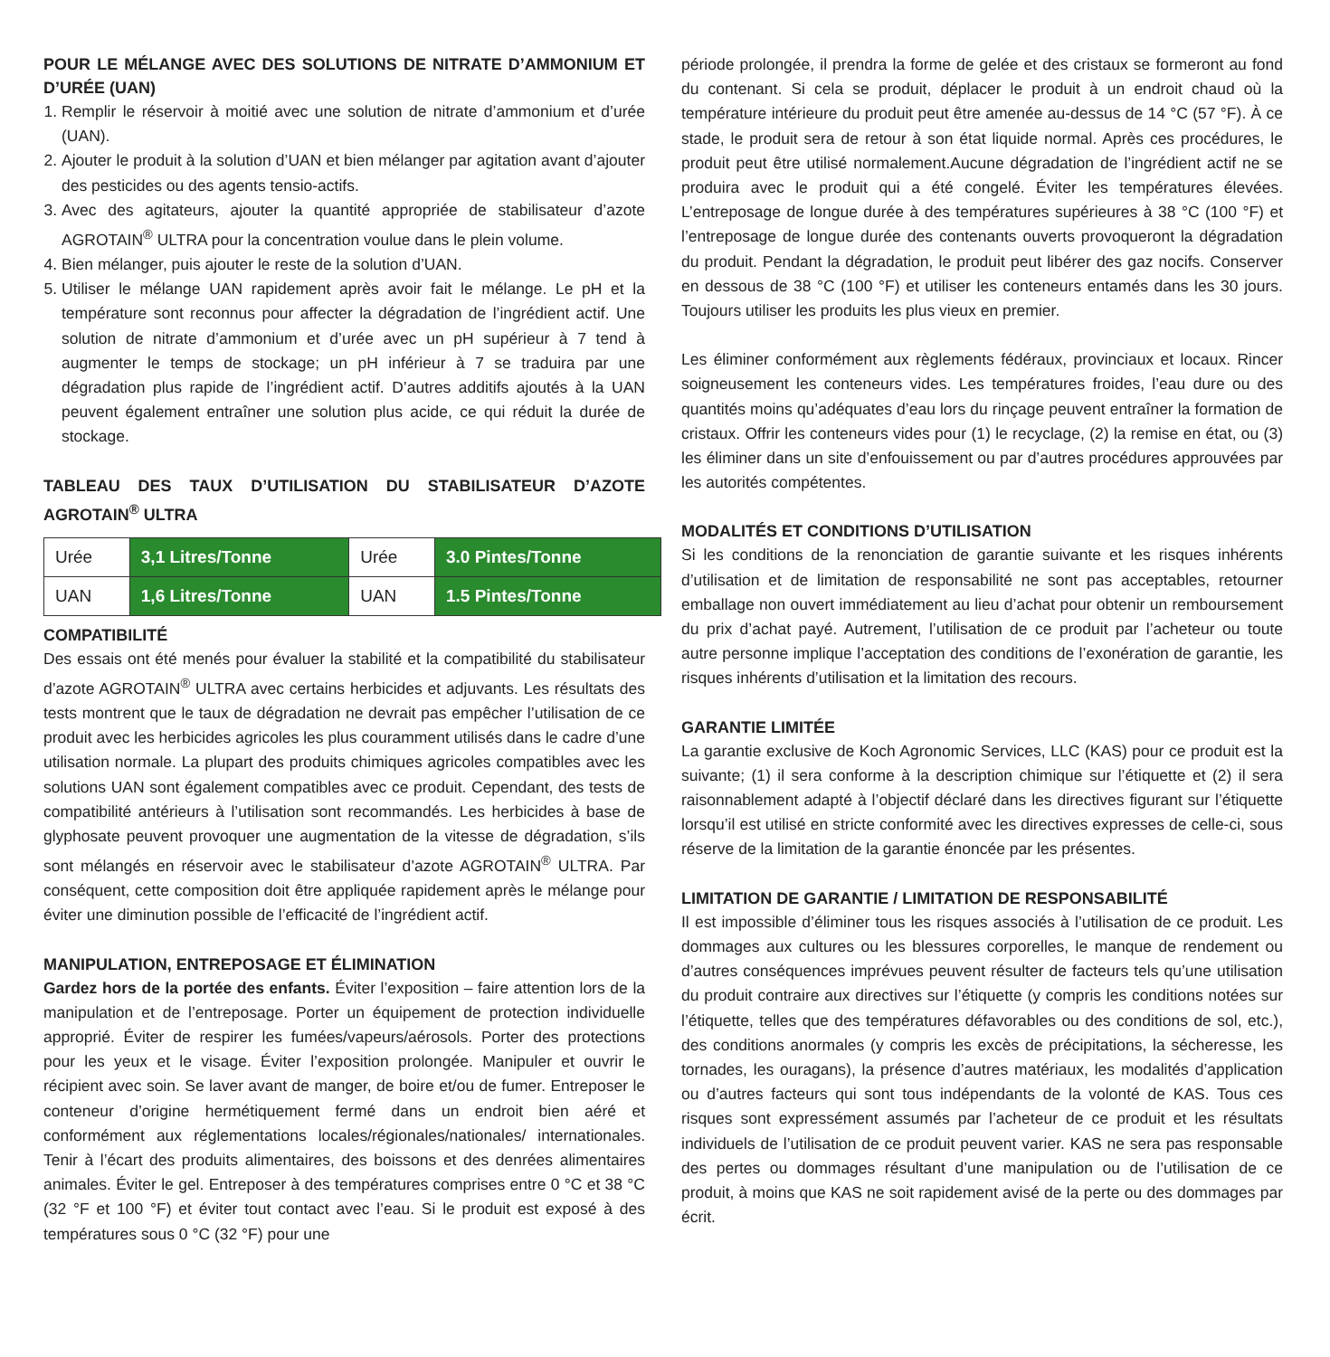POUR LE MÉLANGE AVEC DES SOLUTIONS DE NITRATE D’AMMONIUM ET D’URÉE (UAN)
1. Remplir le réservoir à moitié avec une solution de nitrate d’ammonium et d’urée (UAN).
2. Ajouter le produit à la solution d’UAN et bien mélanger par agitation avant d’ajouter des pesticides ou des agents tensio-actifs.
3. Avec des agitateurs, ajouter la quantité appropriée de stabilisateur d’azote AGROTAIN<sup>®</sup> ULTRA pour la concentration voulue dans le plein volume.
4. Bien mélanger, puis ajouter le reste de la solution d’UAN.
5. Utiliser le mélange UAN rapidement après avoir fait le mélange. Le pH et la température sont reconnus pour affecter la dégradation de l’ingrédient actif. Une solution de nitrate d’ammonium et d’urée avec un pH supérieur à 7 tend à augmenter le temps de stockage; un pH inférieur à 7 se traduira par une dégradation plus rapide de l’ingrédient actif. D’autres additifs ajoutés à la UAN peuvent également entraîner une solution plus acide, ce qui réduit la durée de stockage.
TABLEAU DES TAUX D’UTILISATION DU STABILISATEUR D’AZOTE AGROTAIN<sup>®</sup> ULTRA
| Urée | 3,1 Litres/Tonne | Urée | 3.0 Pintes/Tonne |
| UAN | 1,6 Litres/Tonne | UAN | 1.5 Pintes/Tonne |
COMPATIBILITÉ
Des essais ont été menés pour évaluer la stabilité et la compatibilité du stabilisateur d’azote AGROTAIN<sup>®</sup> ULTRA avec certains herbicides et adjuvants. Les résultats des tests montrent que le taux de dégradation ne devrait pas empêcher l’utilisation de ce produit avec les herbicides agricoles les plus couramment utilisés dans le cadre d’une utilisation normale. La plupart des produits chimiques agricoles compatibles avec les solutions UAN sont également compatibles avec ce produit. Cependant, des tests de compatibilité antérieurs à l’utilisation sont recommandés. Les herbicides à base de glyphosate peuvent provoquer une augmentation de la vitesse de dégradation, s’ils sont mélangés en réservoir avec le stabilisateur d’azote AGROTAIN<sup>®</sup> ULTRA. Par conséquent, cette composition doit être appliquée rapidement après le mélange pour éviter une diminution possible de l’efficacité de l’ingrédient actif.
MANIPULATION, ENTREPOSAGE ET ÉLIMINATION
Gardez hors de la portée des enfants. Éviter l’exposition – faire attention lors de la manipulation et de l’entreposage. Porter un équipement de protection individuelle approprié. Éviter de respirer les fumées/vapeurs/aérosols. Porter des protections pour les yeux et le visage. Éviter l’exposition prolongée. Manipuler et ouvrir le récipient avec soin. Se laver avant de manger, de boire et/ou de fumer. Entreposer le conteneur d’origine hermétiquement fermé dans un endroit bien aéré et conformément aux réglementations locales/régionales/nationales/ internationales. Tenir à l’écart des produits alimentaires, des boissons et des denrées alimentaires animales. Éviter le gel. Entreposer à des températures comprises entre 0 °C et 38 °C (32 °F et 100 °F) et éviter tout contact avec l’eau. Si le produit est exposé à des températures sous 0 °C (32 °F) pour une
période prolongée, il prendra la forme de gelée et des cristaux se formeront au fond du contenant. Si cela se produit, déplacer le produit à un endroit chaud où la température intérieure du produit peut être amenée au-dessus de 14 °C (57 °F). À ce stade, le produit sera de retour à son état liquide normal. Après ces procédures, le produit peut être utilisé normalement.Aucune dégradation de l’ingrédient actif ne se produira avec le produit qui a été congelé. Éviter les températures élevées. L’entreposage de longue durée à des températures supérieures à 38 °C (100 °F) et l’entreposage de longue durée des contenants ouverts provoqueront la dégradation du produit. Pendant la dégradation, le produit peut libérer des gaz nocifs. Conserver en dessous de 38 °C (100 °F) et utiliser les conteneurs entamés dans les 30 jours. Toujours utiliser les produits les plus vieux en premier.
Les éliminer conformément aux règlements fédéraux, provinciaux et locaux. Rincer soigneusement les conteneurs vides. Les températures froides, l’eau dure ou des quantités moins qu’adéquates d’eau lors du rinçage peuvent entraîner la formation de cristaux. Offrir les conteneurs vides pour (1) le recyclage, (2) la remise en état, ou (3) les éliminer dans un site d’enfouissement ou par d’autres procédures approuvées par les autorités compétentes.
MODALITÉS ET CONDITIONS D’UTILISATION
Si les conditions de la renonciation de garantie suivante et les risques inhérents d’utilisation et de limitation de responsabilité ne sont pas acceptables, retourner emballage non ouvert immédiatement au lieu d’achat pour obtenir un remboursement du prix d’achat payé. Autrement, l’utilisation de ce produit par l’acheteur ou toute autre personne implique l’acceptation des conditions de l’exonération de garantie, les risques inhérents d’utilisation et la limitation des recours.
GARANTIE LIMITÉE
La garantie exclusive de Koch Agronomic Services, LLC (KAS) pour ce produit est la suivante; (1) il sera conforme à la description chimique sur l’étiquette et (2) il sera raisonnablement adapté à l’objectif déclaré dans les directives figurant sur l’étiquette lorsqu’il est utilisé en stricte conformité avec les directives expresses de celle-ci, sous réserve de la limitation de la garantie énoncée par les présentes.
LIMITATION DE GARANTIE / LIMITATION DE RESPONSABILITÉ
Il est impossible d’éliminer tous les risques associés à l’utilisation de ce produit. Les dommages aux cultures ou les blessures corporelles, le manque de rendement ou d’autres conséquences imprévues peuvent résulter de facteurs tels qu’une utilisation du produit contraire aux directives sur l’étiquette (y compris les conditions notées sur l’étiquette, telles que des températures défavorables ou des conditions de sol, etc.), des conditions anormales (y compris les excès de précipitations, la sécheresse, les tornades, les ouragans), la présence d’autres matériaux, les modalités d’application ou d’autres facteurs qui sont tous indépendants de la volonté de KAS. Tous ces risques sont expressément assumés par l’acheteur de ce produit et les résultats individuels de l’utilisation de ce produit peuvent varier. KAS ne sera pas responsable des pertes ou dommages résultant d’une manipulation ou de l’utilisation de ce produit, à moins que KAS ne soit rapidement avisé de la perte ou des dommages par écrit.